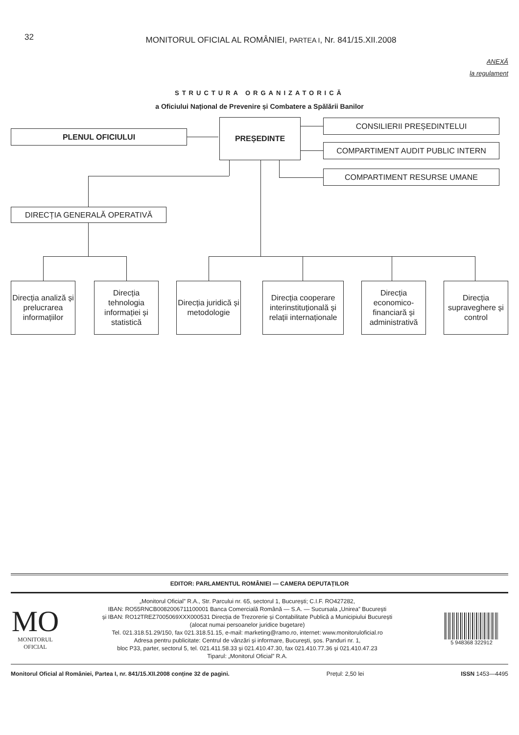32 MONITORUL OFICIAL AL ROMÂNIEI, PARTEA I, Nr. 841/15.XII.2008
ANEXĂ
la regulament
STRUCTURA ORGANIZATORICĂ
a Oficiului Național de Prevenire și Combatere a Spălării Banilor
PLENUL OFICIULUI
PREȘEDINTE CONSILIERII PREȘEDINTELUI
COMPARTIMENT AUDIT PUBLIC INTERN
COMPARTIMENT RESURSE UMANE
DIRECȚIA GENERALĂ OPERATIVĂ
Direcția analiză și prelucrarea informațiilor
Direcția tehnologia informației și statistică
Direcția juridică și metodologie
Direcția cooperare interinstituțională și relații internaționale
Direcția economico-financiară și administrativă
Direcția supraveghere și control
EDITOR: PARLAMENTUL ROMÂNIEI — CAMERA DEPUTAȚILOR
MO
MONITORUL
OFICIAL
„Monitorul Oficial” R.A., Str. Parcului nr. 65, sectorul 1, București; C.I.F. RO427282,
IBAN: RO55RNCB0082006711100001 Banca Comercială Română — S.A. — Sucursala „Unirea” București
și IBAN: RO12TREZ7005069XXX000531 Direcția de Trezorerie și Contabilitate Publică a Municipiului București
(alocat numai persoanelor juridice bugetare)
Tel. 021.318.51.29/150, fax 021.318.51.15, e-mail: marketing@ramo.ro, internet: www.monitoruloficial.ro
Adresa pentru publicitate: Centrul de vânzări și informare, București, șos. Panduri nr. 1,
bloc P33, parter, sectorul 5, tel. 021.411.58.33 și 021.410.47.30, fax 021.410.77.36 și 021.410.47.23
Tiparul: „Monitorul Oficial” R.A.
5 948368 322912
Monitorul Oficial al României, Partea I, nr. 841/15.XII.2008 conține 32 de pagini. Prețul: 2,50 lei ISSN 1453—4495